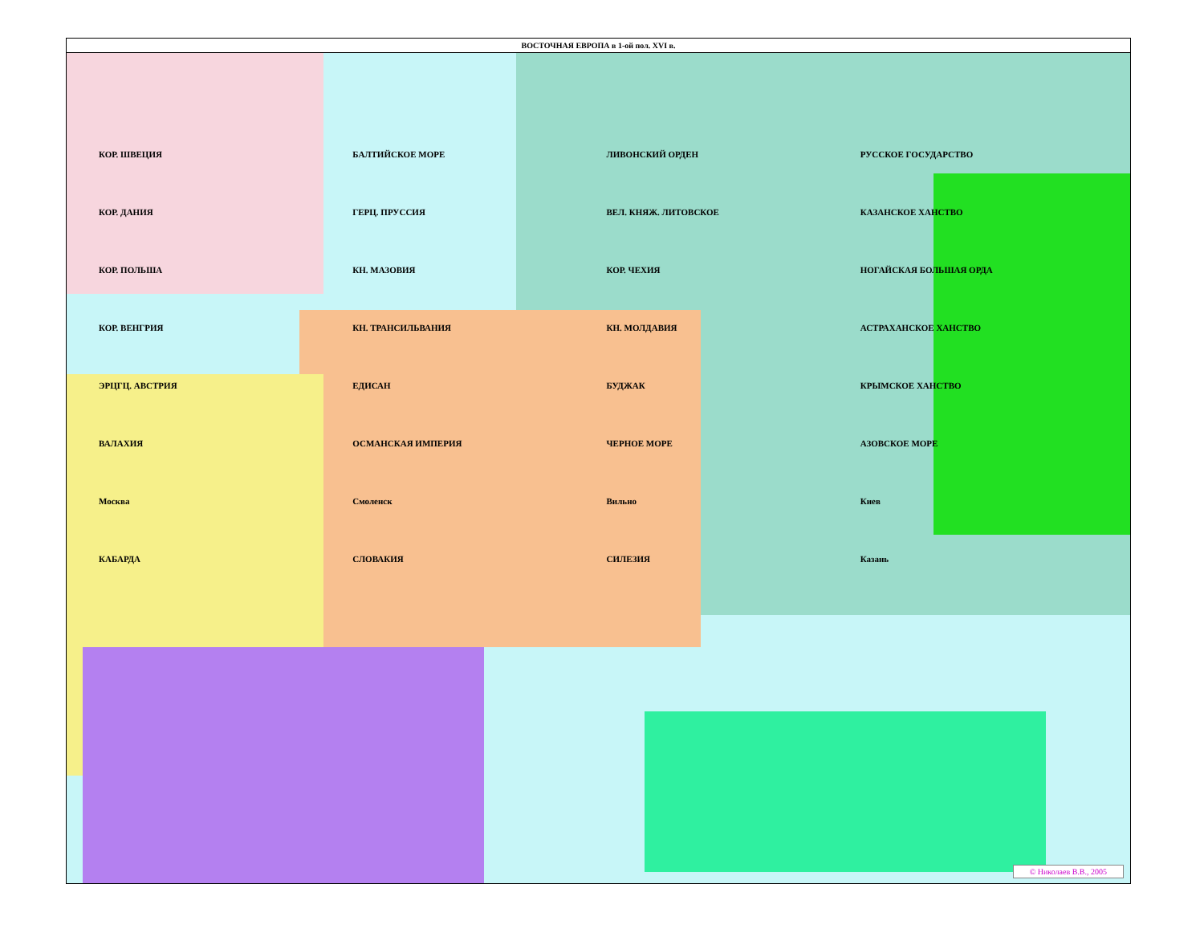ВОСТОЧНАЯ ЕВРОПА в 1-ой пол. XVI в.
КОР. ШВЕЦИЯ БАЛТИЙСКОЕ МОРЕ ЛИВОНСКИЙ ОРДЕН РУССКОЕ ГОСУДАРСТВО КОР. ДАНИЯ ГЕРЦ. ПРУССИЯ ВЕЛ. КНЯЖ. ЛИТОВСКОЕ КАЗАНСКОЕ ХАНСТВО КОР. ПОЛЬША КН. МАЗОВИЯ КОР. ЧЕХИЯ НОГАЙСКАЯ БОЛЬШАЯ ОРДА КОР. ВЕНГРИЯ КН. ТРАНСИЛЬВАНИЯ КН. МОЛДАВИЯ АСТРАХАНСКОЕ ХАНСТВО ЭРЦГЦ. АВСТРИЯ ЕДИСАН БУДЖАК КРЫМСКОЕ ХАНСТВО ВАЛАХИЯ ОСМАНСКАЯ ИМПЕРИЯ ЧЕРНОЕ МОРЕ АЗОВСКОЕ МОРЕ Москва Смоленск Вильно Киев КАБАРДА СЛОВАКИЯ СИЛЕЗИЯ Казань
© Николаев В.В., 2005